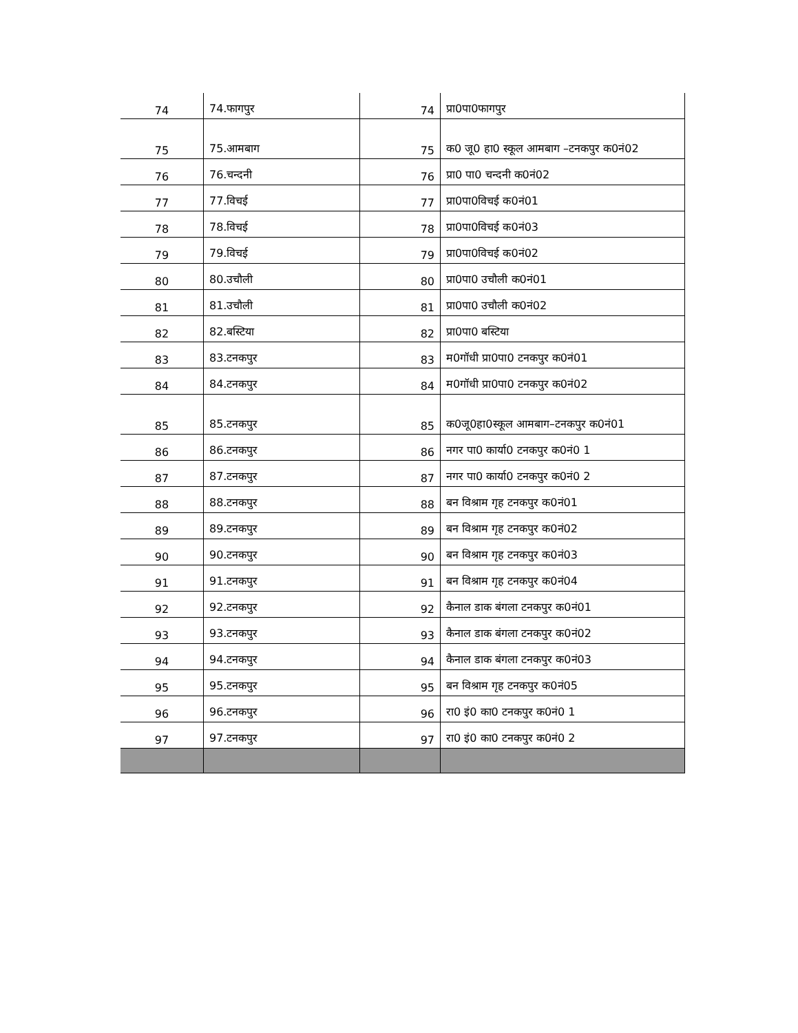| 74 | 74.फागपुर | 74 | प्रा0पा0फागपुर |
| 75 | 75.आमबाग | 75 | क0 जू0 हा0 स्कूल आमबाग –टनकपुर क0नं02 |
| 76 | 76.चन्दनी | 76 | प्रा0 पा0 चन्दनी क0नं02 |
| 77 | 77.विचई | 77 | प्रा0पा0विचई क0नं01 |
| 78 | 78.विचई | 78 | प्रा0पा0विचई क0नं03 |
| 79 | 79.विचई | 79 | प्रा0पा0विचई क0नं02 |
| 80 | 80.उचौली | 80 | प्रा0पा0 उचौली क0नं01 |
| 81 | 81.उचौली | 81 | प्रा0पा0 उचौली क0नं02 |
| 82 | 82.बस्टिया | 82 | प्रा0पा0 बस्टिया |
| 83 | 83.टनकपुर | 83 | म0गॉधी प्रा0पा0 टनकपुर क0नं01 |
| 84 | 84.टनकपुर | 84 | म0गॉधी प्रा0पा0 टनकपुर क0नं02 |
| 85 | 85.टनकपुर | 85 | क0जू0हा0स्कूल आमबाग–टनकपुर क0नं01 |
| 86 | 86.टनकपुर | 86 | नगर पा0 कार्या0 टनकपुर क0नं0 1 |
| 87 | 87.टनकपुर | 87 | नगर पा0 कार्या0 टनकपुर क0नं0 2 |
| 88 | 88.टनकपुर | 88 | बन विश्राम गृह टनकपुर क0नं01 |
| 89 | 89.टनकपुर | 89 | बन विश्राम गृह टनकपुर क0नं02 |
| 90 | 90.टनकपुर | 90 | बन विश्राम गृह टनकपुर क0नं03 |
| 91 | 91.टनकपुर | 91 | बन विश्राम गृह टनकपुर क0नं04 |
| 92 | 92.टनकपुर | 92 | कैनाल डाक बंगला टनकपुर क0नं01 |
| 93 | 93.टनकपुर | 93 | कैनाल डाक बंगला टनकपुर क0नं02 |
| 94 | 94.टनकपुर | 94 | कैनाल डाक बंगला टनकपुर क0नं03 |
| 95 | 95.टनकपुर | 95 | बन विश्राम गृह टनकपुर क0नं05 |
| 96 | 96.टनकपुर | 96 | रा0 इं0 का0 टनकपुर क0नं0 1 |
| 97 | 97.टनकपुर | 97 | रा0 इं0 का0 टनकपुर क0नं0 2 |